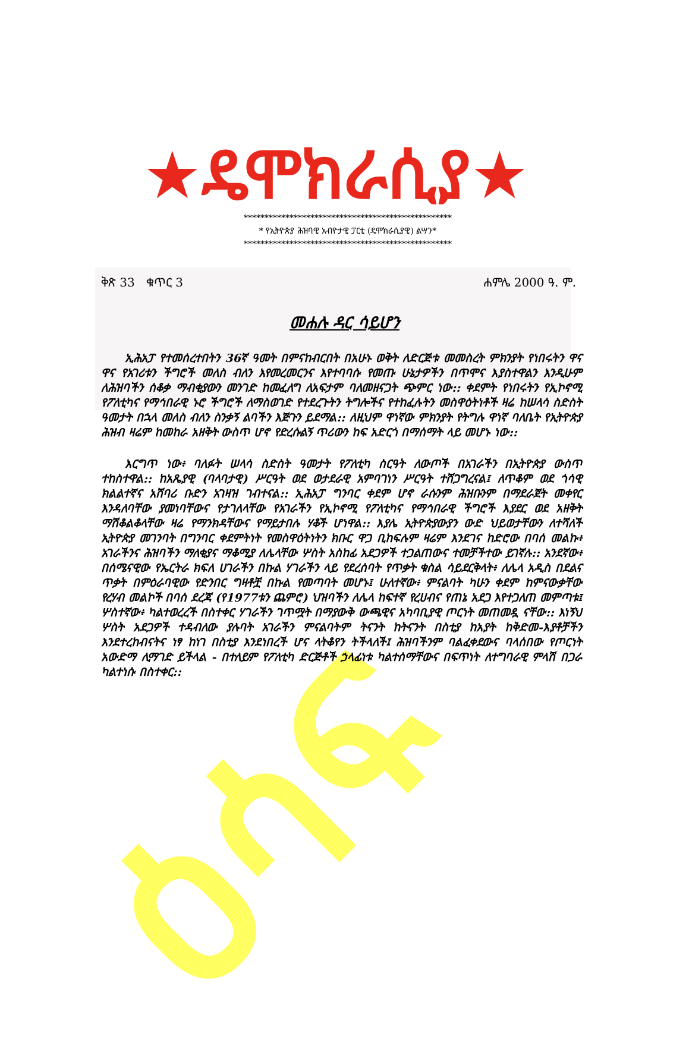ዕሳፍ
★ዴሞክራሲያ★
**************************************************
* የኢትዮጵያ ሕዝባዊ አብዮታዊ ፓርቲ (ዴሞክራሲያዊ) ልሣን*
**************************************************
ቅጽ 33 ቁጥር 3 ሐምሌ 2000 ዓ. ም.
መሐሉ ዳር ሳይሆን
ኢሕአፓ የተመሰረተበትን 36ኛ ዓመት በምናከብርበት በአሁኑ ወቅት ለድርጅቱ መመስረት ምክንያት የነበሩትን ዋና ዋና የአገሪቱን ችግሮች መለስ ብለን እየመረመርንና እየተባባሱ የመጡ ሁኔታዎችን በጥሞና እያስተዋልን እንዲሁም ለሕዝባችን ሰቆቃ ማብቂያውን መንገድ ከመፈለግ ለአፍታም ባለመዘናጋት ጭምር ነው:: ቀደምት የነበሩትን የኢኮኖሚ የፖለቲካና የማኅበራዊ ኑሮ ችግሮች ለማስወገድ የተደረጉትን ትግሎችና የተከፈሉትን መስዋዕትነቶች ዛሬ ከሠላሳ ስድስት ዓመታት በኋላ መለስ ብለን ስንቃኝ ልባችን እጅጉን ይደማል:: ለዚህም ዋነኛው ምክንያት የትግሉ ዋነኛ ባለቤት የኢትዮጵያ ሕዝብ ዛሬም ከመከራ አዘቅት ውስጥ ሆኖ የድረሱልኝ ጥሪውን ከፍ አድርጎ በማሰማት ላይ መሆኑ ነው::
እርግጥ ነው፥ ባለፉት ሠላሳ ስድስት ዓመታት የፖለቲካ ስርዓት ለውጦች በአገራችን በኢትዮጵያ ውስጥ ተከስተዋል:: ከአጼያዊ (ባላባታዊ) ሥርዓት ወደ ወታደራዊ አምባገነን ሥርዓት ተሸጋግረናል፤ ለጥቆም ወደ ጎሳዊ ክልልተኛና አሸባሪ ቡድን አገዛዝ ገብተናል:: ኢሕአፓ ግንባር ቀደም ሆኖ ራሱንም ሕዝቡንም በማደራጀት መቀየር እንዳለባቸው ያመነባቸውና የታገለላቸው የአገራችን የኢኮኖሚ የፖለቲካና የማኅበራዊ ችግሮች እያደር ወደ አዘቅት ማሽቆልቆላቸው ዛሬ የማንክዳቸውና የማይታበሉ ሃቆች ሆነዋል:: እያሌ ኢትዮጵያውያን ውድ ህይወታቸውን ለተሻለች ኢትዮጵያ መገንባት በግንባር ቀደምትነት የመስዋዕትነትን ክቡር ዋጋ ቢከፍሉም ዛሬም እንደገና ከድሮው በባሰ መልኩ፥ አገራችንና ሕዝባችን ማለቂያና ማቆሚያ ለሌላቸው ሦስት አስከፊ አደጋዎች ተጋልጠውና ተመቻችተው ይገኛሉ:: አንደኛው፥ በሰሜናዊው የኤርትራ ክፍለ ሀገራችን በኩል ሃገራችን ላይ የደረሰባት የጥቃት ቁስል ሳይደርቅላት፥ ለሌላ አዲስ በደልና ጥቃት በምዕራባዊው የድንበር ግዛቶቿ በኩል የመጣባት መሆኑ፤ ሁለተኛው፥ ምናልባት ካሁን ቀደም ከምናውቃቸው የረሃብ መልኮች በባሰ ደረጃ (የ1977ቱን ጨምሮ) ህዝባችን ለሌላ ከፍተኛ የረሀብና የጠኔ አደጋ እየተጋለጠ መምጣቱ፤ ሦስተኛው፥ ካልተወረረች በስተቀር ሃገራችን ገጥሟት በማያውቅ ውጫዊና አካባቢያዊ ጦርነት መጠመዷ ናቸው:: እነኝህ ሦስት አደጋዎች ተዳብለው ያሉባት አገራችን ምናልባትም ትናንት ከትናንት በስቲያ ከአያት ከቅድመ-እያቶቻችን እንደተረከብናትና ነፃ ከነገ በስቲያ እንደነበረች ሆና ላትቆየን ትችላለች፤ ሕዝባችንም ባልፈቀደውና ባላሰበው የጦርነት አውድማ ሊማገድ ይችላል - በተለይም የፖለቲካ ድርጅቶች ኃላፊነቱ ካልተሰማቸውና በፍጥነት ለተግባራዊ ምላሽ በጋራ ካልተነሱ በስተቀር::